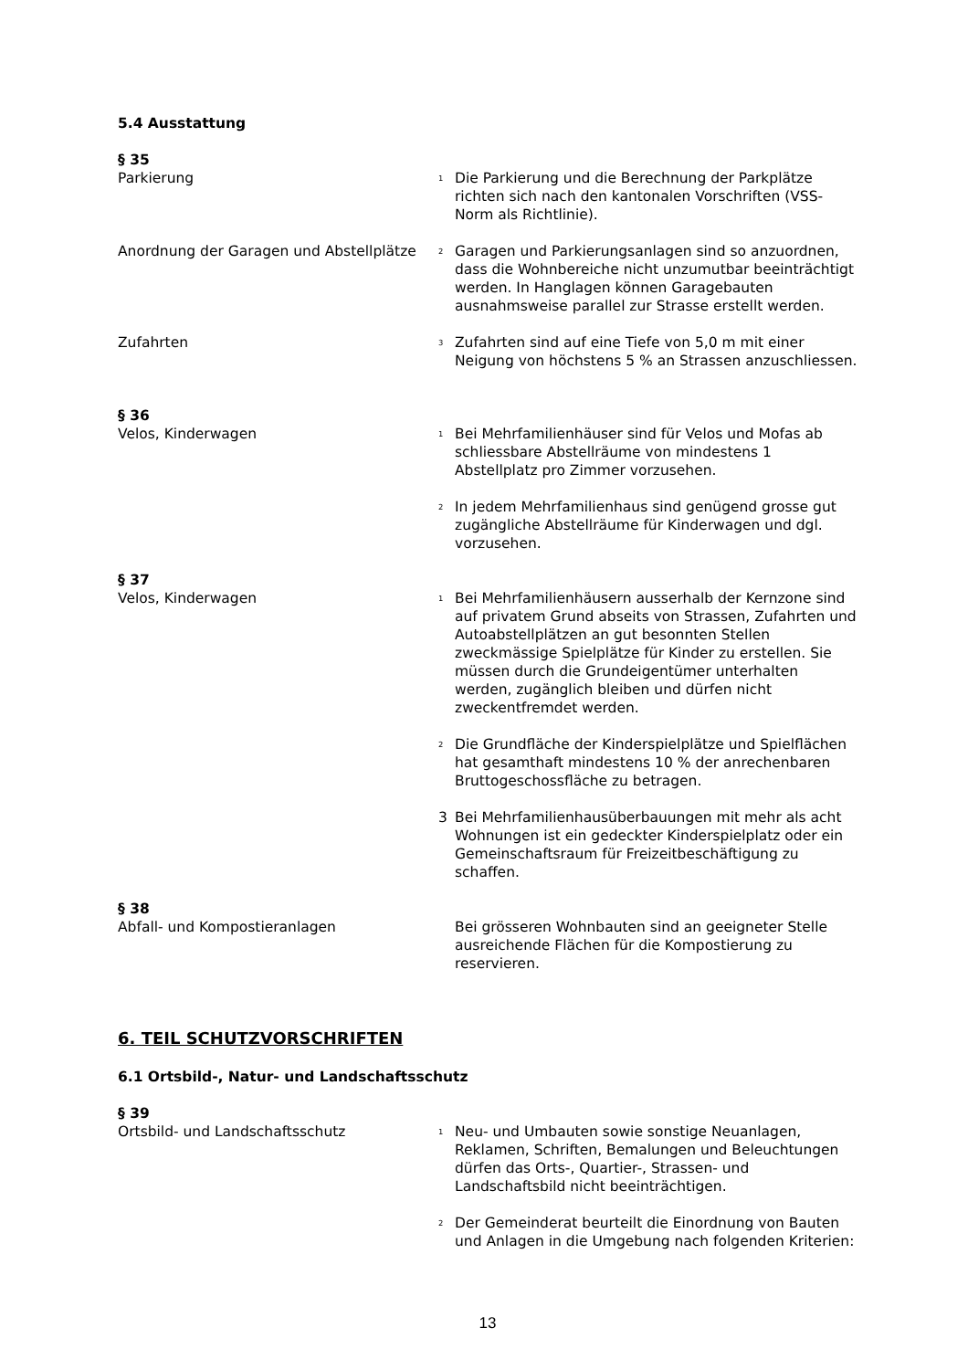5.4 Ausstattung
§ 35
Parkierung
<sup>1</sup>
Die Parkierung und die Berechnung der Parkplätze richten sich nach den kantonalen Vorschriften (VSS-Norm als Richtlinie).
Anordnung der Garagen und Abstellplätze
<sup>2</sup>
Garagen und Parkierungsanlagen sind so anzuordnen, dass die Wohnbereiche nicht unzumutbar beeinträchtigt werden. In Hanglagen können Garagebauten ausnahmsweise parallel zur Strasse erstellt werden.
Zufahrten
<sup>3</sup>
Zufahrten sind auf eine Tiefe von 5,0 m mit einer Neigung von höchstens 5 % an Strassen anzuschliessen.
§ 36
Velos, Kinderwagen
<sup>1</sup>
Bei Mehrfamilienhäuser sind für Velos und Mofas ab schliessbare Abstellräume von mindestens 1 Abstellplatz pro Zimmer vorzusehen.
<sup>2</sup>
In jedem Mehrfamilienhaus sind genügend grosse gut zugängliche Abstellräume für Kinderwagen und dgl. vorzusehen.
§ 37
Velos, Kinderwagen
<sup>1</sup>
Bei Mehrfamilienhäusern ausserhalb der Kernzone sind auf privatem Grund abseits von Strassen, Zufahrten und Autoabstellplätzen an gut besonnten Stellen zweckmässige Spielplätze für Kinder zu erstellen. Sie müssen durch die Grundeigentümer unterhalten werden, zugänglich bleiben und dürfen nicht zweckentfremdet werden.
<sup>2</sup>
Die Grundfläche der Kinderspielplätze und Spielflächen hat gesamthaft mindestens 10 % der anrechenbaren Bruttogeschossfläche zu betragen.
3 Bei Mehrfamilienhausüberbauungen mit mehr als acht Wohnungen ist ein gedeckter Kinderspielplatz oder ein Gemeinschaftsraum für Freizeitbeschäftigung zu schaffen.
§ 38
Abfall- und Kompostieranlagen Bei grösseren Wohnbauten sind an geeigneter Stelle ausreichende Flächen für die Kompostierung zu reservieren.
6. TEIL SCHUTZVORSCHRIFTEN
6.1 Ortsbild-, Natur- und Landschaftsschutz
§ 39
Ortsbild- und Landschaftsschutz
<sup>1</sup>
Neu- und Umbauten sowie sonstige Neuanlagen, Reklamen, Schriften, Bemalungen und Beleuchtungen dürfen das Orts-, Quartier-, Strassen- und Landschaftsbild nicht beeinträchtigen.
<sup>2</sup>
Der Gemeinderat beurteilt die Einordnung von Bauten und Anlagen in die Umgebung nach folgenden Kriterien:
13